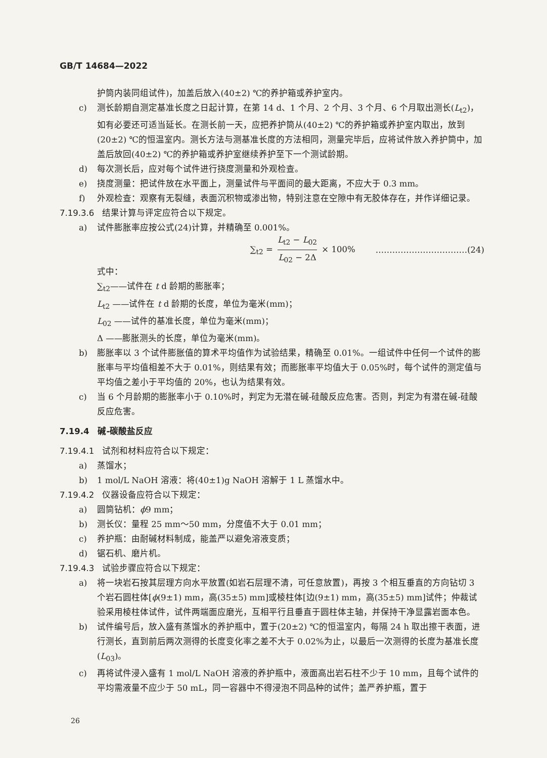GB/T 14684—2022
护筒内装同组试件)，加盖后放入(40±2) ℃的养护箱或养护室内。
c) 测长龄期自测定基准长度之日起计算，在第 14 d、1 个月、2 个月、3 个月、6 个月取出测长(L<sub>t2</sub>)，如有必要还可适当延长。在测长前一天，应把养护筒从(40±2) ℃的养护箱或养护室内取出，放到(20±2) ℃的恒温室内。测长方法与测基准长度的方法相同，测量完毕后，应将试件放入养护筒中，加盖后放回(40±2) ℃的养护箱或养护室继续养护至下一个测试龄期。
d) 每次测长后，应对每个试件进行挠度测量和外观检查。
e) 挠度测量：把试件放在水平面上，测量试件与平面间的最大距离，不应大于 0.3 mm。
f) 外观检查：观察有无裂缝，表面沉积物或渗出物，特别注意在空隙中有无胶体存在，并作详细记录。
7.19.3.6 结果计算与评定应符合以下规定。
a) 试件膨胀率应按公式(24)计算，并精确至 0.001%。
∑<sub>t2</sub> = L<sub>t2</sub> − L<sub>02</sub> L<sub>02</sub> − 2Δ × 100% ……………………………(24)
式中：
∑<sub>t2</sub>——试件在 t d 龄期的膨胀率；
L<sub>t2</sub> ——试件在 t d 龄期的长度，单位为毫米(mm)；
L<sub>02</sub> ——试件的基准长度，单位为毫米(mm)；
Δ ——膨胀测头的长度，单位为毫米(mm)。
b) 膨胀率以 3 个试件膨胀值的算术平均值作为试验结果，精确至 0.01%。一组试件中任何一个试件的膨胀率与平均值相差不大于 0.01%，则结果有效；而膨胀率平均值大于 0.05%时，每个试件的测定值与平均值之差小于平均值的 20%，也认为结果有效。
c) 当 6 个月龄期的膨胀率小于 0.10%时，判定为无潜在碱-硅酸反应危害。否则，判定为有潜在碱-硅酸反应危害。
7.19.4　碱-碳酸盐反应
7.19.4.1 试剂和材料应符合以下规定：
a) 蒸馏水；
b) 1 mol/L NaOH 溶液：将(40±1)g NaOH 溶解于 1 L 蒸馏水中。
7.19.4.2 仪器设备应符合以下规定：
a) 圆筒钻机：ϕ9 mm；
b) 测长仪：量程 25 mm～50 mm，分度值不大于 0.01 mm；
c) 养护瓶：由耐碱材料制成，能盖严以避免溶液变质；
d) 锯石机、磨片机。
7.19.4.3 试验步骤应符合以下规定：
a) 将一块岩石按其层理方向水平放置(如岩石层理不清，可任意放置)，再按 3 个相互垂直的方向钻切 3 个岩石圆柱体[ϕ(9±1) mm，高(35±5) mm]或棱柱体[边(9±1) mm，高(35±5) mm]试件；仲裁试验采用棱柱体试件，试件两端面应磨光，互相平行且垂直于圆柱体主轴，并保持干净显露岩面本色。
b) 试件编号后，放入盛有蒸馏水的养护瓶中，置于(20±2) ℃的恒温室内，每隔 24 h 取出擦干表面，进行测长，直到前后两次测得的长度变化率之差不大于 0.02%为止，以最后一次测得的长度为基准长度(L<sub>03</sub>)。
c) 再将试件浸入盛有 1 mol/L NaOH 溶液的养护瓶中，液面高出岩石柱不少于 10 mm，且每个试件的平均需液量不应少于 50 mL，同一容器中不得浸泡不同品种的试件；盖严养护瓶，置于
26